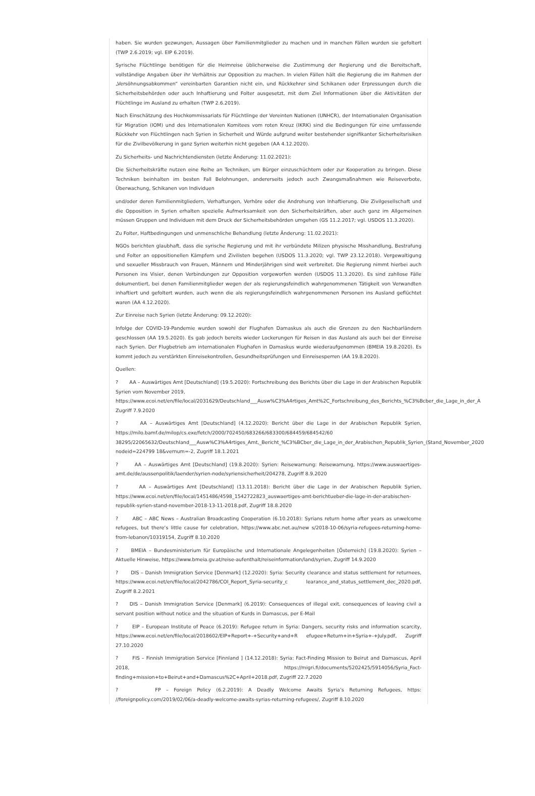haben. Sie wurden gezwungen, Aussagen über Familienmitglieder zu machen und in manchen Fällen wurden sie gefoltert (TWP 2.6.2019; vgl. EIP 6.2019).
Syrische Flüchtlinge benötigen für die Heimreise üblicherweise die Zustimmung der Regierung und die Bereitschaft, vollständige Angaben über ihr Verhältnis zur Opposition zu machen. In vielen Fällen hält die Regierung die im Rahmen der „Versöhnungsabkommen“ vereinbarten Garantien nicht ein, und Rückkehrer sind Schikanen oder Erpressungen durch die Sicherheitsbehörden oder auch Inhaftierung und Folter ausgesetzt, mit dem Ziel Informationen über die Aktivitäten der Flüchtlinge im Ausland zu erhalten (TWP 2.6.2019).
Nach Einschätzung des Hochkommissariats für Flüchtlinge der Vereinten Nationen (UNHCR), der Internationalen Organisation für Migration (IOM) und des Internationalen Komitees vom roten Kreuz (IKRK) sind die Bedingungen für eine umfassende Rückkehr von Flüchtlingen nach Syrien in Sicherheit und Würde aufgrund weiter bestehender signifikanter Sicherheitsrisiken für die Zivilbevölkerung in ganz Syrien weiterhin nicht gegeben (AA 4.12.2020).
Zu Sicherheits- und Nachrichtendiensten (letzte Änderung: 11.02.2021):
Die Sicherheitskräfte nutzen eine Reihe an Techniken, um Bürger einzuschüchtern oder zur Kooperation zu bringen. Diese Techniken beinhalten im besten Fall Belohnungen, andererseits jedoch auch Zwangsmaßnahmen wie Reiseverbote, Überwachung, Schikanen von Individuen
und/oder deren Familienmitgliedern, Verhaftungen, Verhöre oder die Androhung von Inhaftierung. Die Zivilgesellschaft und die Opposition in Syrien erhalten spezielle Aufmerksamkeit von den Sicherheitskräften, aber auch ganz im Allgemeinen müssen Gruppen und Individuen mit dem Druck der Sicherheitsbehörden umgehen (GS 11.2.2017; vgl. USDOS 11.3.2020).
Zu Folter, Haftbedingungen und unmenschliche Behandlung (letzte Änderung: 11.02.2021):
NGOs berichten glaubhaft, dass die syrische Regierung und mit ihr verbündete Milizen physische Misshandlung, Bestrafung und Folter an oppositionellen Kämpfern und Zivilisten begehen (USDOS 11.3.2020; vgl. TWP 23.12.2018). Vergewaltigung und sexueller Missbrauch von Frauen, Männern und Minderjährigen sind weit verbreitet. Die Regierung nimmt hierbei auch Personen ins Visier, denen Verbindungen zur Opposition vorgeworfen werden (USDOS 11.3.2020). Es sind zahllose Fälle dokumentiert, bei denen Familienmitglieder wegen der als regierungsfeindlich wahrgenommenen Tätigkeit von Verwandten inhaftiert und gefoltert wurden, auch wenn die als regierungsfeindlich wahrgenommenen Personen ins Ausland geflüchtet waren (AA 4.12.2020).
Zur Einreise nach Syrien (letzte Änderung: 09.12.2020):
Infolge der COVID-19-Pandemie wurden sowohl der Flughafen Damaskus als auch die Grenzen zu den Nachbarländern geschlossen (AA 19.5.2020). Es gab jedoch bereits wieder Lockerungen für Reisen in das Ausland als auch bei der Einreise nach Syrien. Der Flugbetrieb am internationalen Flughafen in Damaskus wurde wiederaufgenommen (BMEIA 19.8.2020). Es kommt jedoch zu verstärkten Einreisekontrollen, Gesundheitsprüfungen und Einreisesperren (AA 19.8.2020).
Quellen:
? AA – Auswärtiges Amt [Deutschland] (19.5.2020): Fortschreibung des Berichts über die Lage in der Arabischen Republik Syrien vom November 2019,
https://www.ecoi.net/en/file/local/2031629/Deutschland___Ausw%C3%A4rtiges_Amt%2C_Fortschreibung_des_Berichts_%C3%Bcber_die_Lage_in_der_A
Zugriff 7.9.2020
? AA – Auswärtiges Amt [Deutschland] (4.12.2020): Bericht über die Lage in der Arabischen Republik Syrien, https://milo.bamf.de/milop/cs.exe/fetch/2000/702450/683266/683300/684459/684542/60
38295/22065632/Deutschland___Ausw%C3%A4rtiges_Amt,_Bericht_%C3%BCber_die_Lage_in_der_Arabischen_Republik_Syrien_(Stand_November_2020
nodeid=224799 18&vernum=-2, Zugriff 18.1.2021
? AA – Auswärtiges Amt [Deutschland] (19.8.2020): Syrien: Reisewarnung: Reisewarnung, https://www.auswaertiges-amt.de/de/aussenpolitik/laender/syrien-node/syriensicherheit/204278, Zugriff 8.9.2020
? AA – Auswärtiges Amt [Deutschland] (13.11.2018): Bericht über die Lage in der Arabischen Republik Syrien, https://www.ecoi.net/en/file/local/1451486/4598_1542722823_auswaertiges-amt-berichtueber-die-lage-in-der-arabischen-republik-syrien-stand-november-2018-13-11-2018.pdf, Zugriff 18.8.2020
? ABC – ABC News – Australian Broadcasting Cooperation (6.10.2018): Syrians return home after years as unwelcome refugees, but there’s little cause for celebration, https://www.abc.net.au/new s/2018-10-06/syria-refugees-returning-home-from-lebanon/10319154, Zugriff 8.10.2020
? BMEIA – Bundesministerium für Europäische und Internationale Angelegenheiten [Österreich] (19.8.2020): Syrien – Aktuelle Hinweise, https://www.bmeia.gv.at/reise-aufenthalt/reiseinformation/land/syrien, Zugriff 14.9.2020
? DIS – Danish Immigration Service [Denmark] (12.2020): Syria: Security clearance and status settlement for returnees, https://www.ecoi.net/en/file/local/2042786/COI_Report_Syria-security_c learance_and_status_settlement_dec_2020.pdf, Zugriff 8.2.2021
? DIS – Danish Immigration Service [Denmark] (6.2019): Consequences of illegal exit, consequences of leaving civil a servant position without notice and the situation of Kurds in Damascus, per E-Mail
? EIP – European Institute of Peace (6.2019): Refugee return in Syria: Dangers, security risks and information scarcity, https://www.ecoi.net/en/file/local/2018602/EIP+Report+-+Security+and+R efugee+Return+in+Syria+-+July.pdf, Zugriff 27.10.2020
? FIS – Finnish Immigration Service [Finnland ] (14.12.2018): Syria: Fact-Finding Mission to Beirut and Damascus, April 2018, https://migri.fi/documents/5202425/5914056/Syria_Fact-finding+mission+to+Beirut+and+Damascus%2C+April+2018.pdf, Zugriff 22.7.2020
? FP – Foreign Policy (6.2.2019): A Deadly Welcome Awaits Syria’s Returning Refugees, https: //foreignpolicy.com/2019/02/06/a-deadly-welcome-awaits-syrias-returning-refugees/, Zugriff 8.10.2020